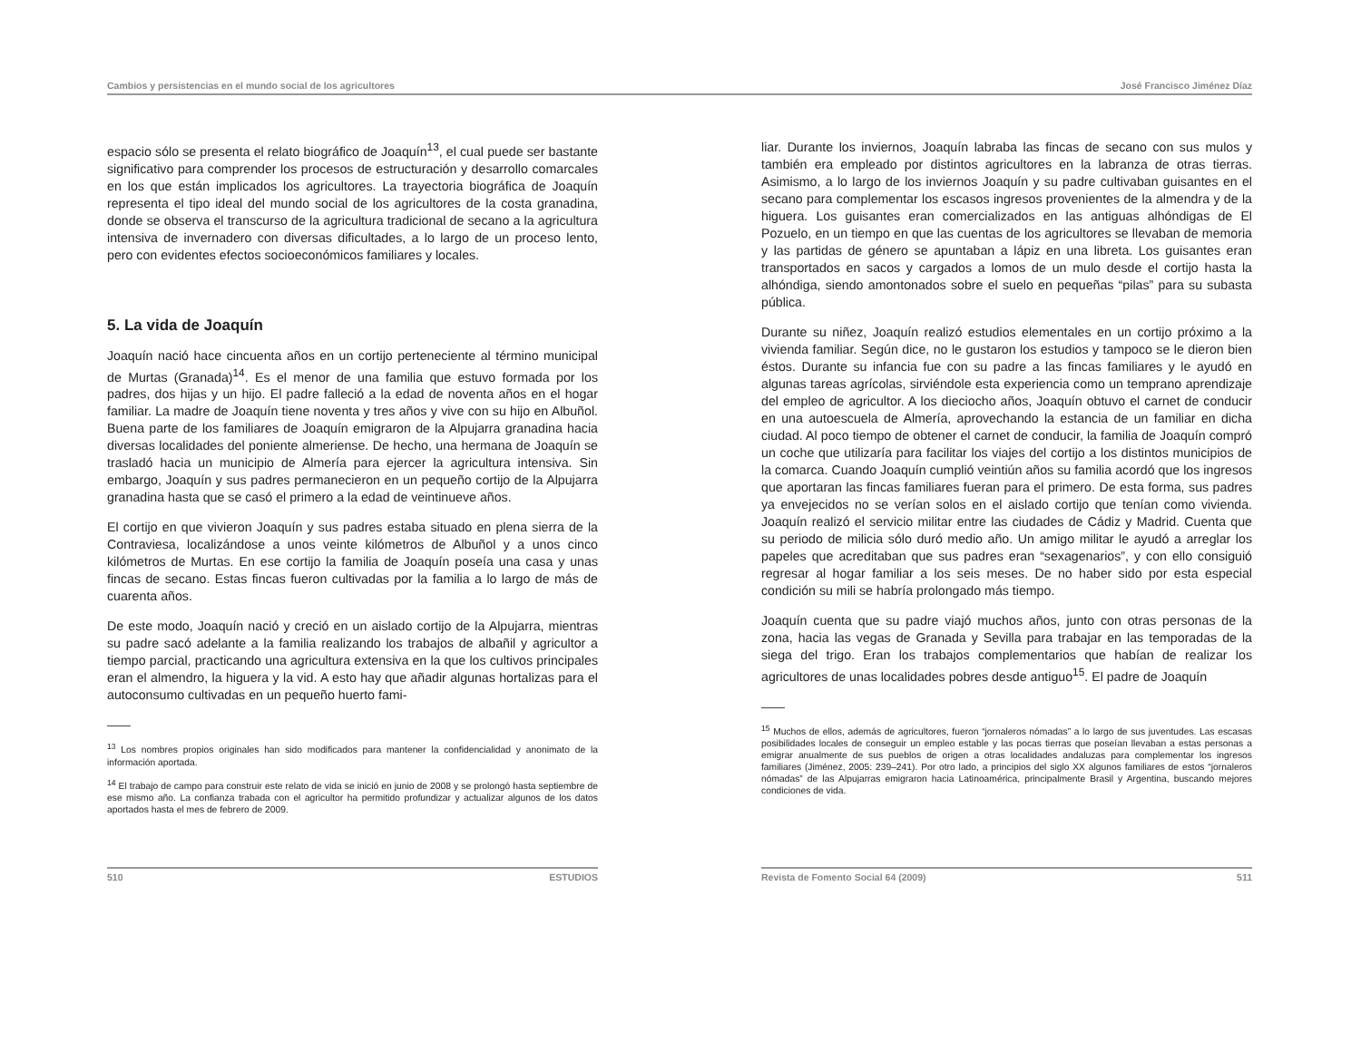Cambios y persistencias en el mundo social de los agricultores José Francisco Jiménez Díaz
espacio sólo se presenta el relato biográfico de Joaquín<sup>13</sup>, el cual puede ser bastante significativo para comprender los procesos de estructuración y desarrollo comarcales en los que están implicados los agricultores. La trayectoria biográfica de Joaquín representa el tipo ideal del mundo social de los agricultores de la costa granadina, donde se observa el transcurso de la agricultura tradicional de secano a la agricultura intensiva de invernadero con diversas dificultades, a lo largo de un proceso lento, pero con evidentes efectos socioeconómicos familiares y locales.
5. La vida de Joaquín
Joaquín nació hace cincuenta años en un cortijo perteneciente al término municipal de Murtas (Granada)<sup>14</sup>. Es el menor de una familia que estuvo formada por los padres, dos hijas y un hijo. El padre falleció a la edad de noventa años en el hogar familiar. La madre de Joaquín tiene noventa y tres años y vive con su hijo en Albuñol. Buena parte de los familiares de Joaquín emigraron de la Alpujarra granadina hacia diversas localidades del poniente almeriense. De hecho, una hermana de Joaquín se trasladó hacia un municipio de Almería para ejercer la agricultura intensiva. Sin embargo, Joaquín y sus padres permanecieron en un pequeño cortijo de la Alpujarra granadina hasta que se casó el primero a la edad de veintinueve años.
El cortijo en que vivieron Joaquín y sus padres estaba situado en plena sierra de la Contraviesa, localizándose a unos veinte kilómetros de Albuñol y a unos cinco kilómetros de Murtas. En ese cortijo la familia de Joaquín poseía una casa y unas fincas de secano. Estas fincas fueron cultivadas por la familia a lo largo de más de cuarenta años.
De este modo, Joaquín nació y creció en un aislado cortijo de la Alpujarra, mientras su padre sacó adelante a la familia realizando los trabajos de albañil y agricultor a tiempo parcial, practicando una agricultura extensiva en la que los cultivos principales eran el almendro, la higuera y la vid. A esto hay que añadir algunas hortalizas para el autoconsumo cultivadas en un pequeño huerto fami-
<sup>13</sup> Los nombres propios originales han sido modificados para mantener la confidencialidad y anonimato de la información aportada.
<sup>14</sup> El trabajo de campo para construir este relato de vida se inició en junio de 2008 y se prolongó hasta septiembre de ese mismo año. La confianza trabada con el agricultor ha permitido profundizar y actualizar algunos de los datos aportados hasta el mes de febrero de 2009.
510 ESTUDIOS
liar. Durante los inviernos, Joaquín labraba las fincas de secano con sus mulos y también era empleado por distintos agricultores en la labranza de otras tierras. Asimismo, a lo largo de los inviernos Joaquín y su padre cultivaban guisantes en el secano para complementar los escasos ingresos provenientes de la almendra y de la higuera. Los guisantes eran comercializados en las antiguas alhóndigas de El Pozuelo, en un tiempo en que las cuentas de los agricultores se llevaban de memoria y las partidas de género se apuntaban a lápiz en una libreta. Los guisantes eran transportados en sacos y cargados a lomos de un mulo desde el cortijo hasta la alhóndiga, siendo amontonados sobre el suelo en pequeñas “pilas” para su subasta pública.
Durante su niñez, Joaquín realizó estudios elementales en un cortijo próximo a la vivienda familiar. Según dice, no le gustaron los estudios y tampoco se le dieron bien éstos. Durante su infancia fue con su padre a las fincas familiares y le ayudó en algunas tareas agrícolas, sirviéndole esta experiencia como un temprano aprendizaje del empleo de agricultor. A los dieciocho años, Joaquín obtuvo el carnet de conducir en una autoescuela de Almería, aprovechando la estancia de un familiar en dicha ciudad. Al poco tiempo de obtener el carnet de conducir, la familia de Joaquín compró un coche que utilizaría para facilitar los viajes del cortijo a los distintos municipios de la comarca. Cuando Joaquín cumplió veintiún años su familia acordó que los ingresos que aportaran las fincas familiares fueran para el primero. De esta forma, sus padres ya envejecidos no se verían solos en el aislado cortijo que tenían como vivienda. Joaquín realizó el servicio militar entre las ciudades de Cádiz y Madrid. Cuenta que su periodo de milicia sólo duró medio año. Un amigo militar le ayudó a arreglar los papeles que acreditaban que sus padres eran “sexagenarios”, y con ello consiguió regresar al hogar familiar a los seis meses. De no haber sido por esta especial condición su mili se habría prolongado más tiempo.
Joaquín cuenta que su padre viajó muchos años, junto con otras personas de la zona, hacia las vegas de Granada y Sevilla para trabajar en las temporadas de la siega del trigo. Eran los trabajos complementarios que habían de realizar los agricultores de unas localidades pobres desde antiguo<sup>15</sup>. El padre de Joaquín
<sup>15</sup> Muchos de ellos, además de agricultores, fueron “jornaleros nómadas” a lo largo de sus juventudes. Las escasas posibilidades locales de conseguir un empleo estable y las pocas tierras que poseían llevaban a estas personas a emigrar anualmente de sus pueblos de origen a otras localidades andaluzas para complementar los ingresos familiares (Jiménez, 2005: 239–241). Por otro lado, a principios del siglo XX algunos familiares de estos “jornaleros nómadas” de las Alpujarras emigraron hacia Latinoamérica, principalmente Brasil y Argentina, buscando mejores condiciones de vida.
Revista de Fomento Social 64 (2009) 511